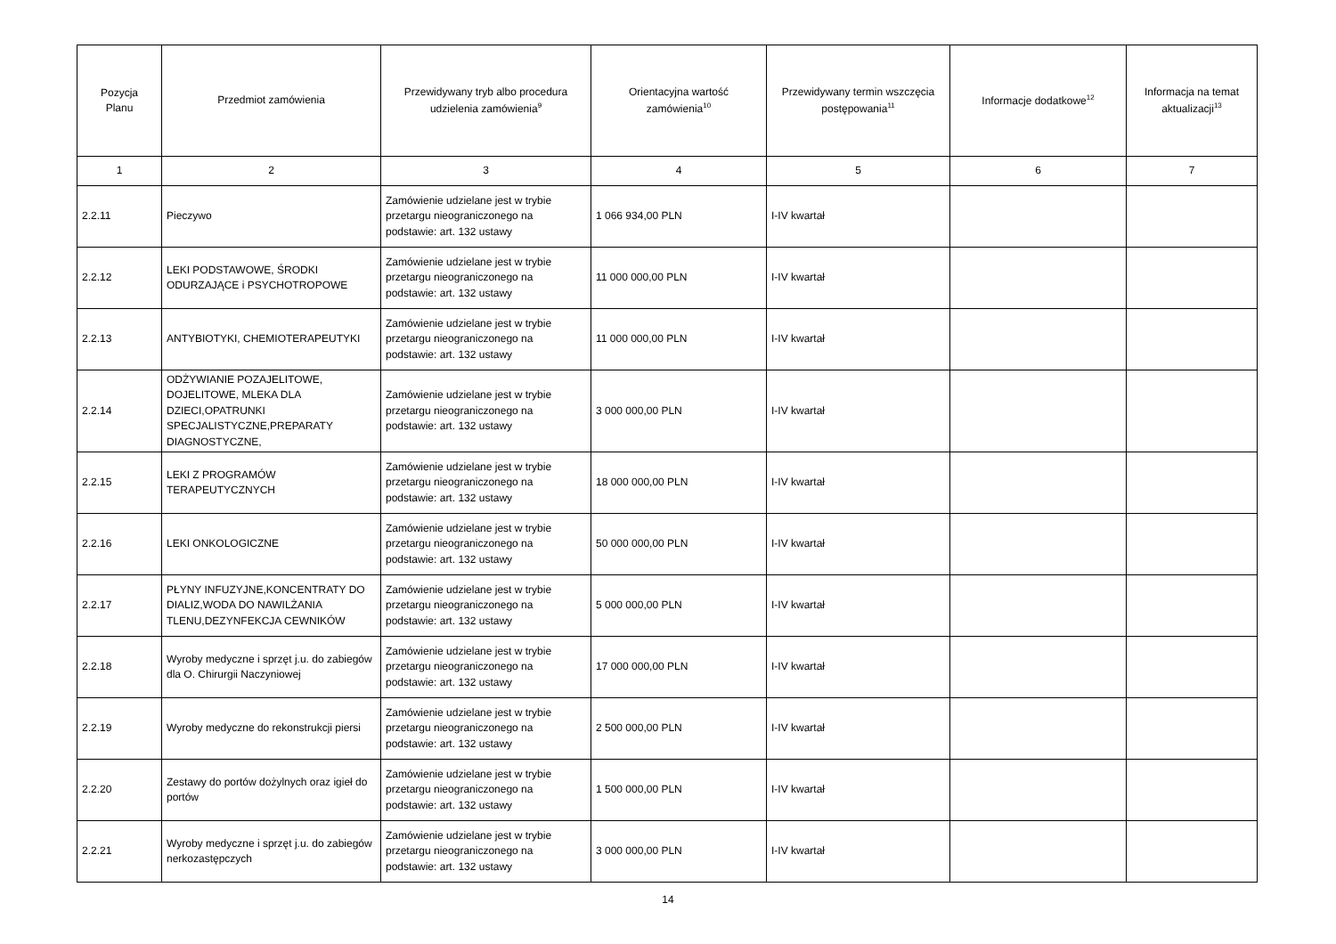| Pozycja Planu | Przedmiot zamówienia | Przewidywany tryb albo procedura udzielenia zamówienia<sup>9</sup> | Orientacyjna wartość zamówienia<sup>10</sup> | Przewidywany termin wszczęcia postępowania<sup>11</sup> | Informacje dodatkowe<sup>12</sup> | Informacja na temat aktualizacji<sup>13</sup> |
| --- | --- | --- | --- | --- | --- | --- |
| 1 | 2 | 3 | 4 | 5 | 6 | 7 |
| 2.2.11 | Pieczywo | Zamówienie udzielane jest w trybie przetargu nieograniczonego na podstawie: art. 132 ustawy | 1 066 934,00 PLN | I-IV kwartał | | |
| 2.2.12 | LEKI PODSTAWOWE, ŚRODKI ODURZAJĄCE i PSYCHOTROPOWE | Zamówienie udzielane jest w trybie przetargu nieograniczonego na podstawie: art. 132 ustawy | 11 000 000,00 PLN | I-IV kwartał | | |
| 2.2.13 | ANTYBIOTYKI, CHEMIOTERAPEUTYKI | Zamówienie udzielane jest w trybie przetargu nieograniczonego na podstawie: art. 132 ustawy | 11 000 000,00 PLN | I-IV kwartał | | |
| 2.2.14 | ODŻYWIANIE POZAJELITOWE, DOJELITOWE, MLEKA DLA DZIECI,OPATRUNKI SPECJALISTYCZNE,PREPARATY DIAGNOSTYCZNE, | Zamówienie udzielane jest w trybie przetargu nieograniczonego na podstawie: art. 132 ustawy | 3 000 000,00 PLN | I-IV kwartał | | |
| 2.2.15 | LEKI Z PROGRAMÓW TERAPEUTYCZNYCH | Zamówienie udzielane jest w trybie przetargu nieograniczonego na podstawie: art. 132 ustawy | 18 000 000,00 PLN | I-IV kwartał | | |
| 2.2.16 | LEKI ONKOLOGICZNE | Zamówienie udzielane jest w trybie przetargu nieograniczonego na podstawie: art. 132 ustawy | 50 000 000,00 PLN | I-IV kwartał | | |
| 2.2.17 | PŁYNY INFUZYJNE,KONCENTRATY DO DIALIZ,WODA DO NAWILŻANIA TLENU,DEZYNFEKCJA CEWNIKÓW | Zamówienie udzielane jest w trybie przetargu nieograniczonego na podstawie: art. 132 ustawy | 5 000 000,00 PLN | I-IV kwartał | | |
| 2.2.18 | Wyroby medyczne i sprzęt j.u. do zabiegów dla O. Chirurgii Naczyniowej | Zamówienie udzielane jest w trybie przetargu nieograniczonego na podstawie: art. 132 ustawy | 17 000 000,00 PLN | I-IV kwartał | | |
| 2.2.19 | Wyroby medyczne do rekonstrukcji piersi | Zamówienie udzielane jest w trybie przetargu nieograniczonego na podstawie: art. 132 ustawy | 2 500 000,00 PLN | I-IV kwartał | | |
| 2.2.20 | Zestawy do portów dożylnych oraz igieł do portów | Zamówienie udzielane jest w trybie przetargu nieograniczonego na podstawie: art. 132 ustawy | 1 500 000,00 PLN | I-IV kwartał | | |
| 2.2.21 | Wyroby medyczne i sprzęt j.u. do zabiegów nerkozastępczych | Zamówienie udzielane jest w trybie przetargu nieograniczonego na podstawie: art. 132 ustawy | 3 000 000,00 PLN | I-IV kwartał | | |
14